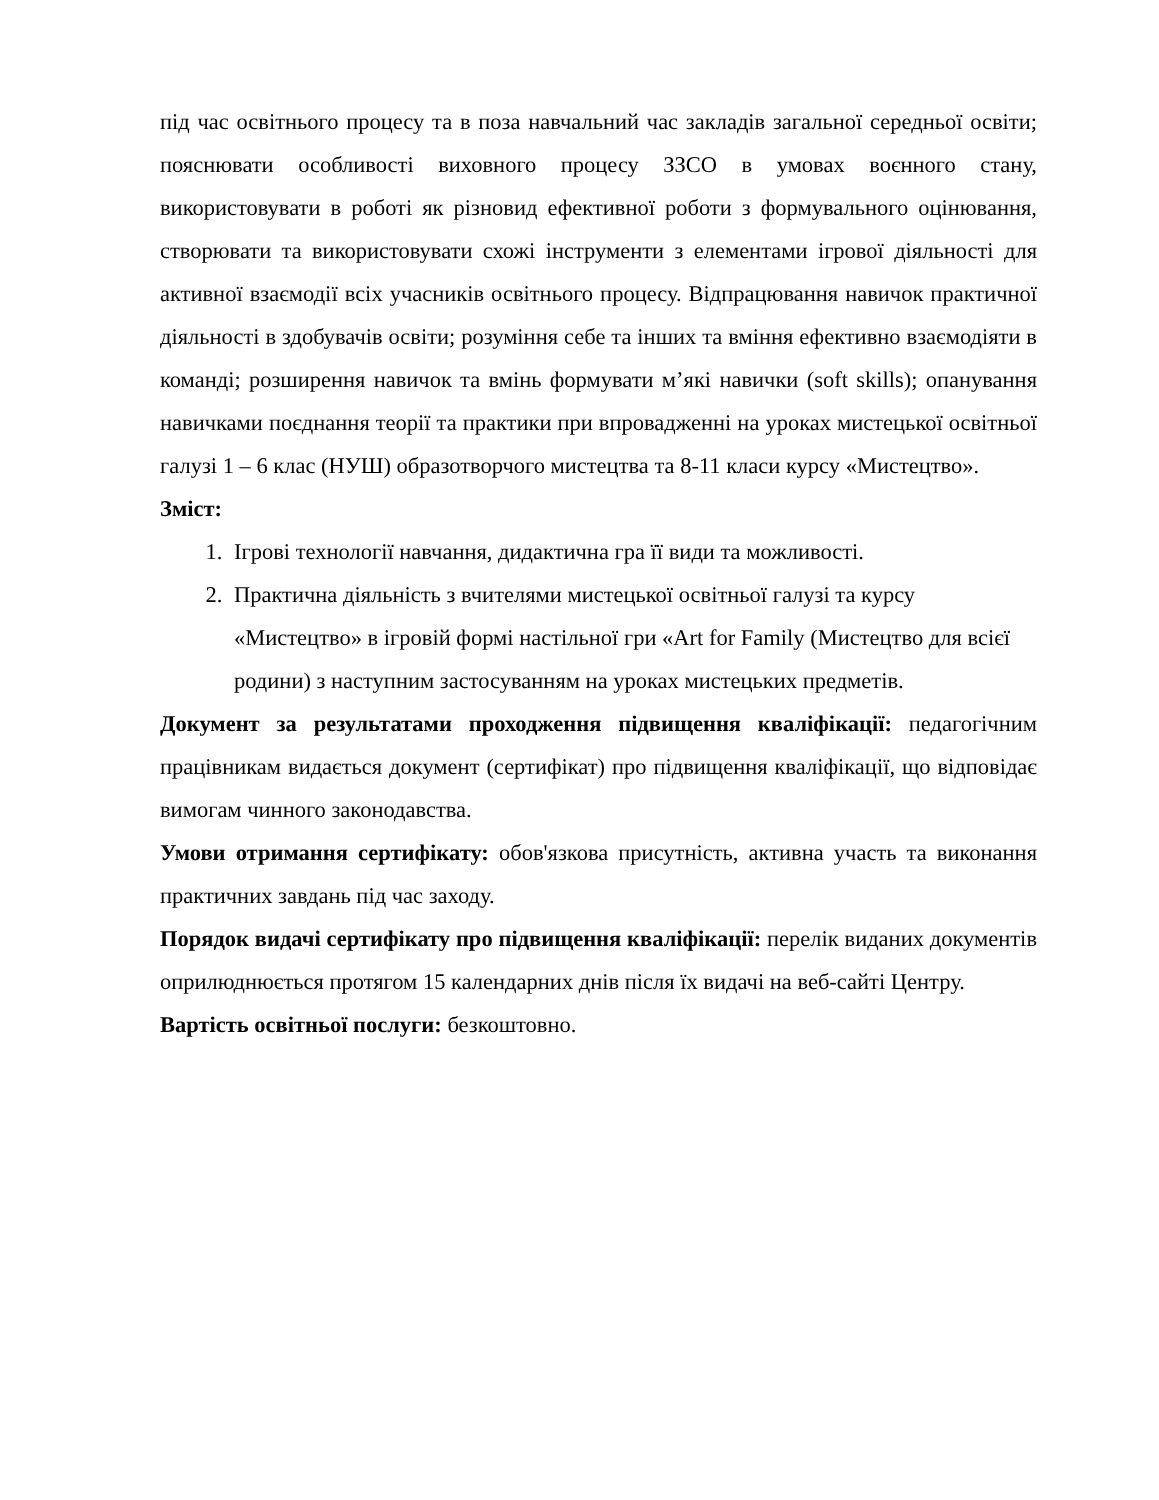під час освітнього процесу та в поза навчальний час закладів загальної середньої освіти; пояснювати особливості виховного процесу ЗЗСО в умовах воєнного стану, використовувати в роботі як різновид ефективної роботи з формувального оцінювання, створювати та використовувати схожі інструменти з елементами ігрової діяльності для активної взаємодії всіх учасників освітнього процесу. Відпрацювання навичок практичної діяльності в здобувачів освіти; розуміння себе та інших та вміння ефективно взаємодіяти в команді; розширення навичок та вмінь формувати м’які навички (soft skills); опанування навичками поєднання теорії та практики при впровадженні на уроках мистецької освітньої галузі 1 – 6 клас (НУШ) образотворчого мистецтва та 8-11 класи курсу «Мистецтво».
Зміст:
1. Ігрові технології навчання, дидактична гра її види та можливості.
2. Практична діяльність з вчителями мистецької освітньої галузі та курсу «Мистецтво» в ігровій формі настільної гри «Art for Family (Мистецтво для всієї родини) з наступним застосуванням на уроках мистецьких предметів.
Документ за результатами проходження підвищення кваліфікації: педагогічним працівникам видається документ (сертифікат) про підвищення кваліфікації, що відповідає вимогам чинного законодавства.
Умови отримання сертифікату: обов'язкова присутність, активна участь та виконання практичних завдань під час заходу.
Порядок видачі сертифікату про підвищення кваліфікації: перелік виданих документів оприлюднюється протягом 15 календарних днів після їх видачі на веб-сайті Центру.
Вартість освітньої послуги: безкоштовно.